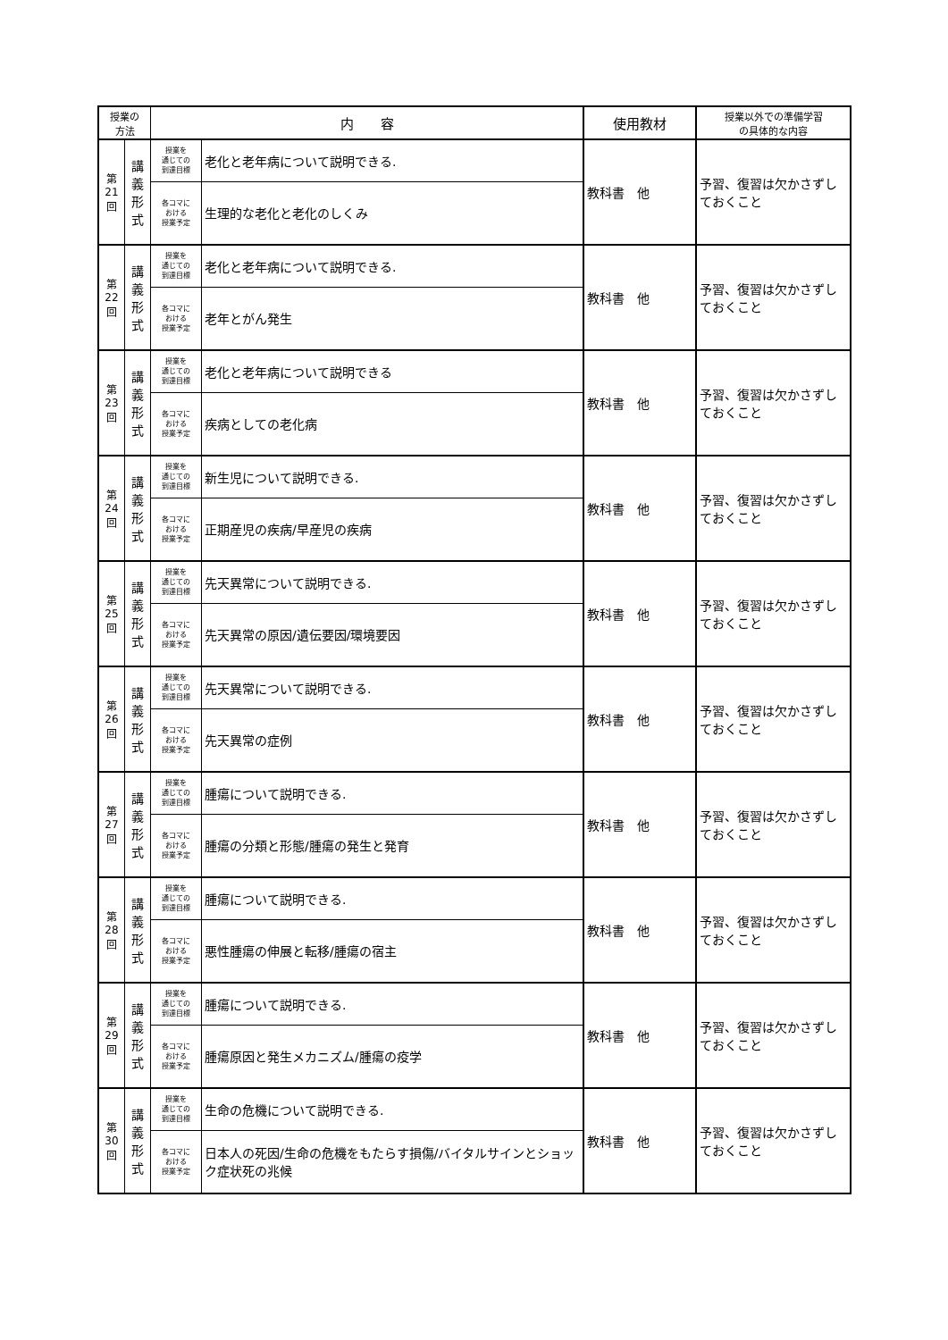| 授業の 方法 | | 内 容 | | 使用教材 | 授業以外での準備学習 の具体的な内容 |
| --- | --- | --- | --- | --- | --- |
| 第 21 回 | 講 義 形 式 | 授業を 通じての 到達目標 | 老化と老年病について説明できる. | 教科書 他 | 予習、復習は欠かさずしておくこと |
| | | 各コマに おける 授業予定 | 生理的な老化と老化のしくみ | | |
| 第 22 回 | 講 義 形 式 | 授業を 通じての 到達目標 | 老化と老年病について説明できる. | 教科書 他 | 予習、復習は欠かさずしておくこと |
| | | 各コマに おける 授業予定 | 老年とがん発生 | | |
| 第 23 回 | 講 義 形 式 | 授業を 通じての 到達目標 | 老化と老年病について説明できる | 教科書 他 | 予習、復習は欠かさずしておくこと |
| | | 各コマに おける 授業予定 | 疾病としての老化病 | | |
| 第 24 回 | 講 義 形 式 | 授業を 通じての 到達目標 | 新生児について説明できる. | 教科書 他 | 予習、復習は欠かさずしておくこと |
| | | 各コマに おける 授業予定 | 正期産児の疾病/早産児の疾病 | | |
| 第 25 回 | 講 義 形 式 | 授業を 通じての 到達目標 | 先天異常について説明できる. | 教科書 他 | 予習、復習は欠かさずしておくこと |
| | | 各コマに おける 授業予定 | 先天異常の原因/遺伝要因/環境要因 | | |
| 第 26 回 | 講 義 形 式 | 授業を 通じての 到達目標 | 先天異常について説明できる. | 教科書 他 | 予習、復習は欠かさずしておくこと |
| | | 各コマに おける 授業予定 | 先天異常の症例 | | |
| 第 27 回 | 講 義 形 式 | 授業を 通じての 到達目標 | 腫瘍について説明できる. | 教科書 他 | 予習、復習は欠かさずしておくこと |
| | | 各コマに おける 授業予定 | 腫瘍の分類と形態/腫瘍の発生と発育 | | |
| 第 28 回 | 講 義 形 式 | 授業を 通じての 到達目標 | 腫瘍について説明できる. | 教科書 他 | 予習、復習は欠かさずしておくこと |
| | | 各コマに おける 授業予定 | 悪性腫瘍の伸展と転移/腫瘍の宿主 | | |
| 第 29 回 | 講 義 形 式 | 授業を 通じての 到達目標 | 腫瘍について説明できる. | 教科書 他 | 予習、復習は欠かさずしておくこと |
| | | 各コマに おける 授業予定 | 腫瘍原因と発生メカニズム/腫瘍の疫学 | | |
| 第 30 回 | 講 義 形 式 | 授業を 通じての 到達目標 | 生命の危機について説明できる. | 教科書 他 | 予習、復習は欠かさずしておくこと |
| | | 各コマに おける 授業予定 | 日本人の死因/生命の危機をもたらす損傷/バイタルサインとショック症状死の兆候 | | |